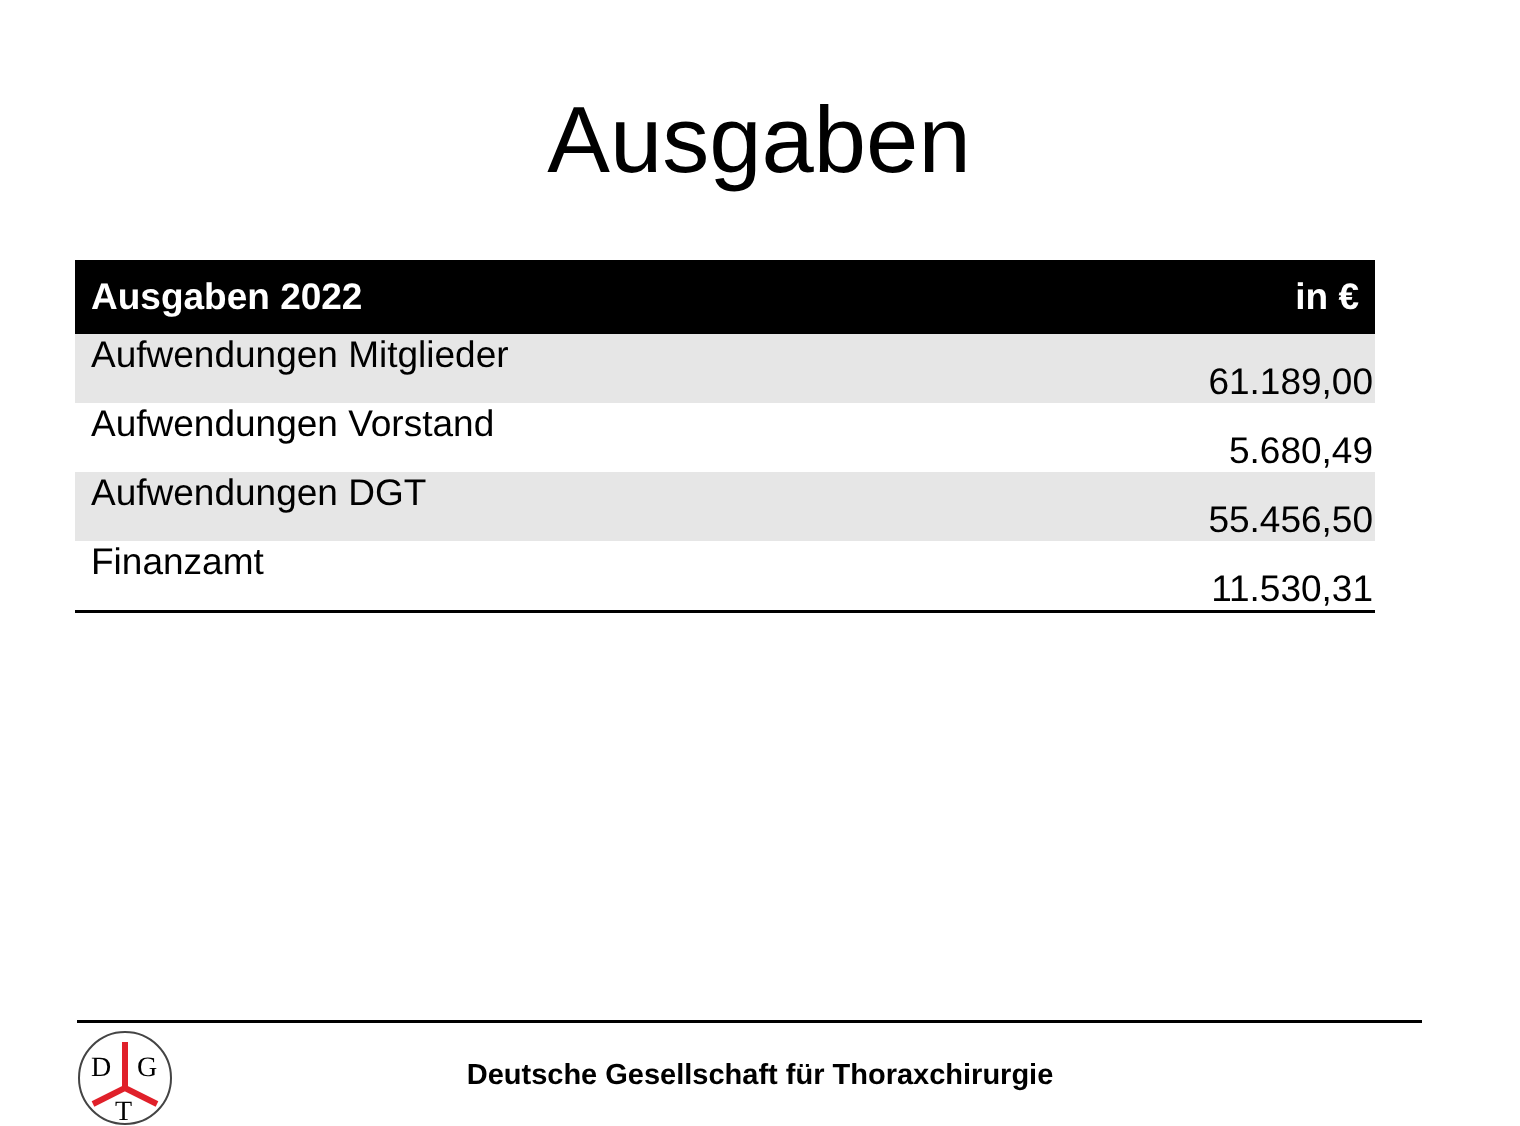Ausgaben
| Ausgaben 2022 | in € |
| --- | --- |
| Aufwendungen Mitglieder | 61.189,00 |
| Aufwendungen Vorstand | 5.680,49 |
| Aufwendungen DGT | 55.456,50 |
| Finanzamt | 11.530,31 |
D
G
T
Deutsche Gesellschaft für Thoraxchirurgie